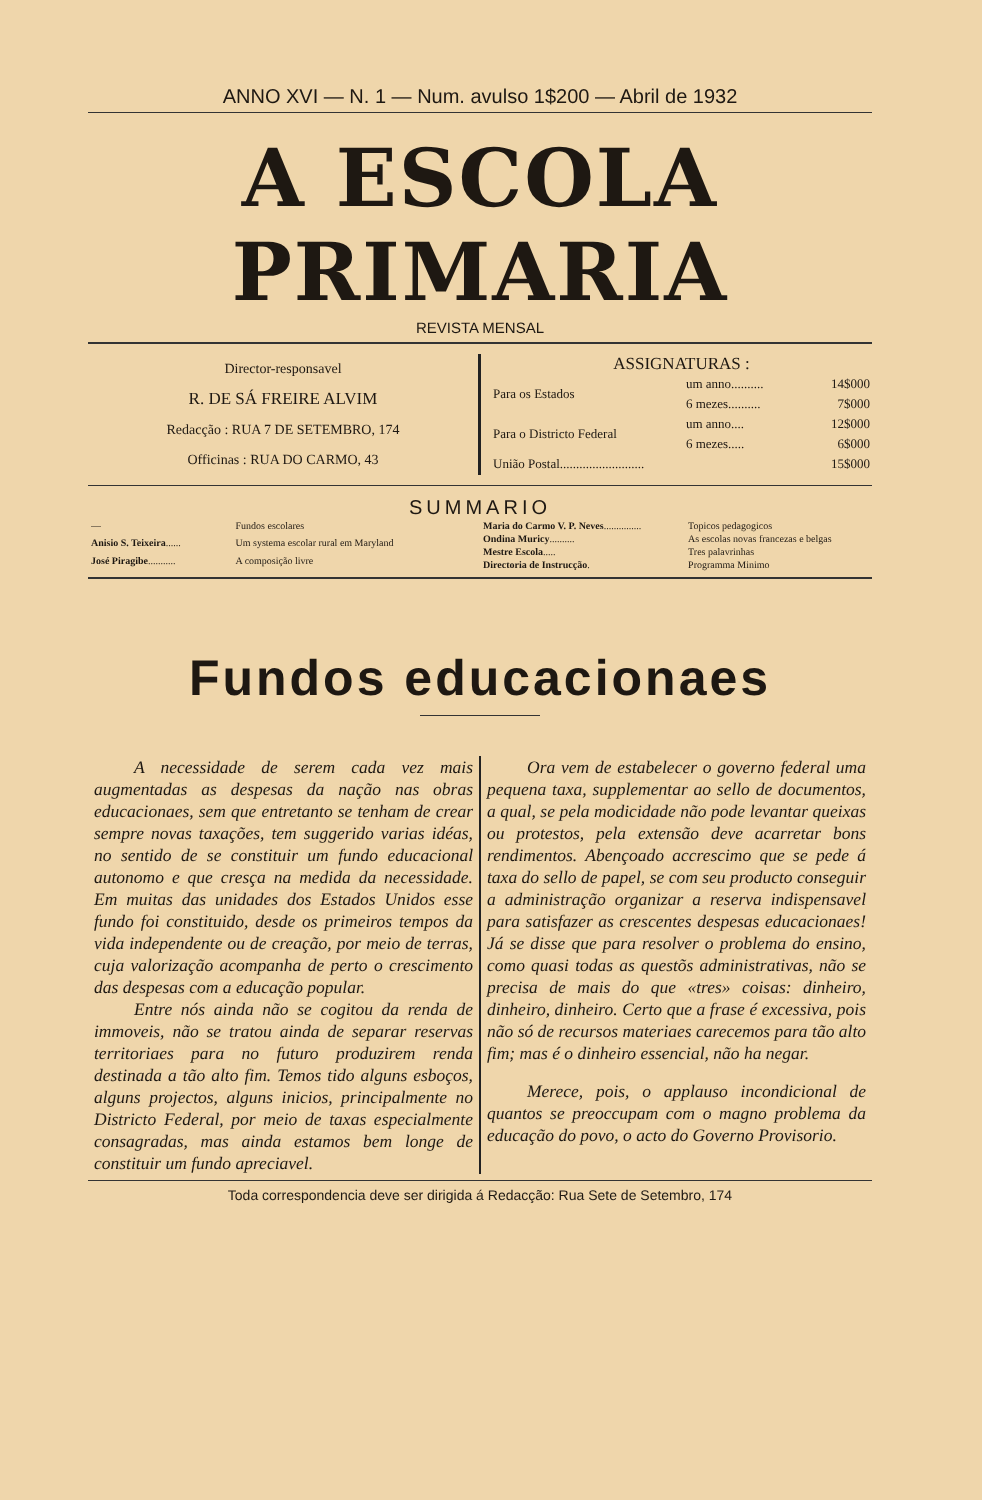ANNO XVI — N. 1 — Num. avulso 1$200 — Abril de 1932
A ESCOLA PRIMARIA
REVISTA MENSAL
Director-responsavel
R. DE SÁ FREIRE ALVIM
Redacção : RUA 7 DE SETEMBRO, 174
Officinas : RUA DO CARMO, 43
ASSIGNATURAS :
| Para os Estados | um anno.......... | 14$000 |
| | 6 mezes.......... | 7$000 |
| Para o Districto Federal | um anno.... | 12$000 |
| | 6 mezes..... | 6$000 |
| União Postal.......................... | | 15$000 |
SUMMARIO
| — | Fundos escolares |
| Anisio S. Teixeira ...... | Um systema escolar rural em Maryland |
| José Piragibe ........... | A composição livre |
| Maria do Carmo V. P. Neves ............... | Topicos pedagogicos |
| Ondina Muricy .......... | As escolas novas francezas e belgas |
| Mestre Escola ..... | Tres palavrinhas |
| Directoria de Instrucção . | Programma Minimo |
Fundos educacionaes
A necessidade de serem cada vez mais augmentadas as despesas da nação nas obras educacionaes, sem que entretanto se tenham de crear sempre novas taxações, tem suggerido varias idéas, no sentido de se constituir um fundo educacional autonomo e que cresça na medida da necessidade. Em muitas das unidades dos Estados Unidos esse fundo foi constituido, desde os primeiros tempos da vida independente ou de creação, por meio de terras, cuja valorização acompanha de perto o crescimento das despesas com a educação popular.
Entre nós ainda não se cogitou da renda de immoveis, não se tratou ainda de separar reservas territoriaes para no futuro produzirem renda destinada a tão alto fim. Temos tido alguns esboços, alguns projectos, alguns inicios, principalmente no Districto Federal, por meio de taxas especialmente consagradas, mas ainda estamos bem longe de constituir um fundo apreciavel.
Ora vem de estabelecer o governo federal uma pequena taxa, supplementar ao sello de documentos, a qual, se pela modicidade não pode levantar queixas ou protestos, pela extensão deve acarretar bons rendimentos. Abençoado accrescimo que se pede á taxa do sello de papel, se com seu producto conseguir a administração organizar a reserva indispensavel para satisfazer as crescentes despesas educacionaes! Já se disse que para resolver o problema do ensino, como quasi todas as questõs administrativas, não se precisa de mais do que «tres» coisas: dinheiro, dinheiro, dinheiro. Certo que a frase é excessiva, pois não só de recursos materiaes carecemos para tão alto fim; mas é o dinheiro essencial, não ha negar.
Merece, pois, o applauso incondicional de quantos se preoccupam com o magno problema da educação do povo, o acto do Governo Provisorio.
Toda correspondencia deve ser dirigida á Redacção: Rua Sete de Setembro, 174